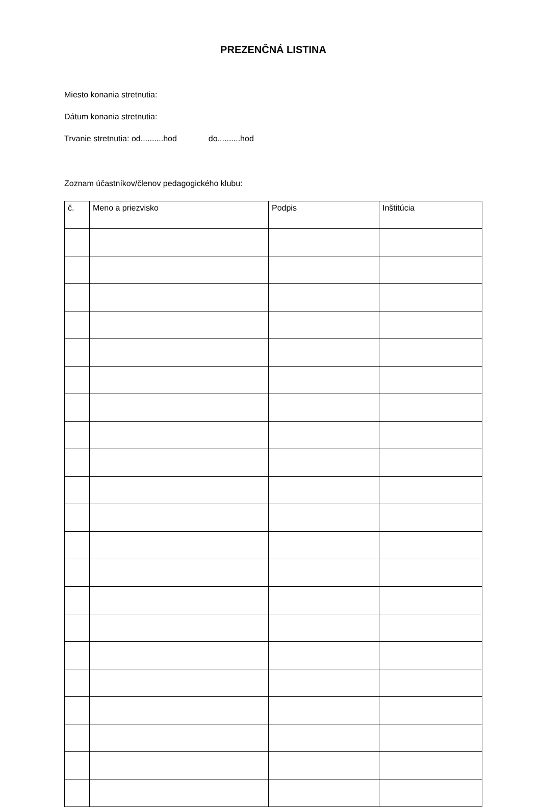PREZENČNÁ LISTINA
Miesto konania stretnutia:
Dátum konania stretnutia:
Trvanie stretnutia: od..........hod do..........hod
Zoznam účastníkov/členov pedagogického klubu:
| č. | Meno a priezvisko | Podpis | Inštitúcia |
| --- | --- | --- | --- |